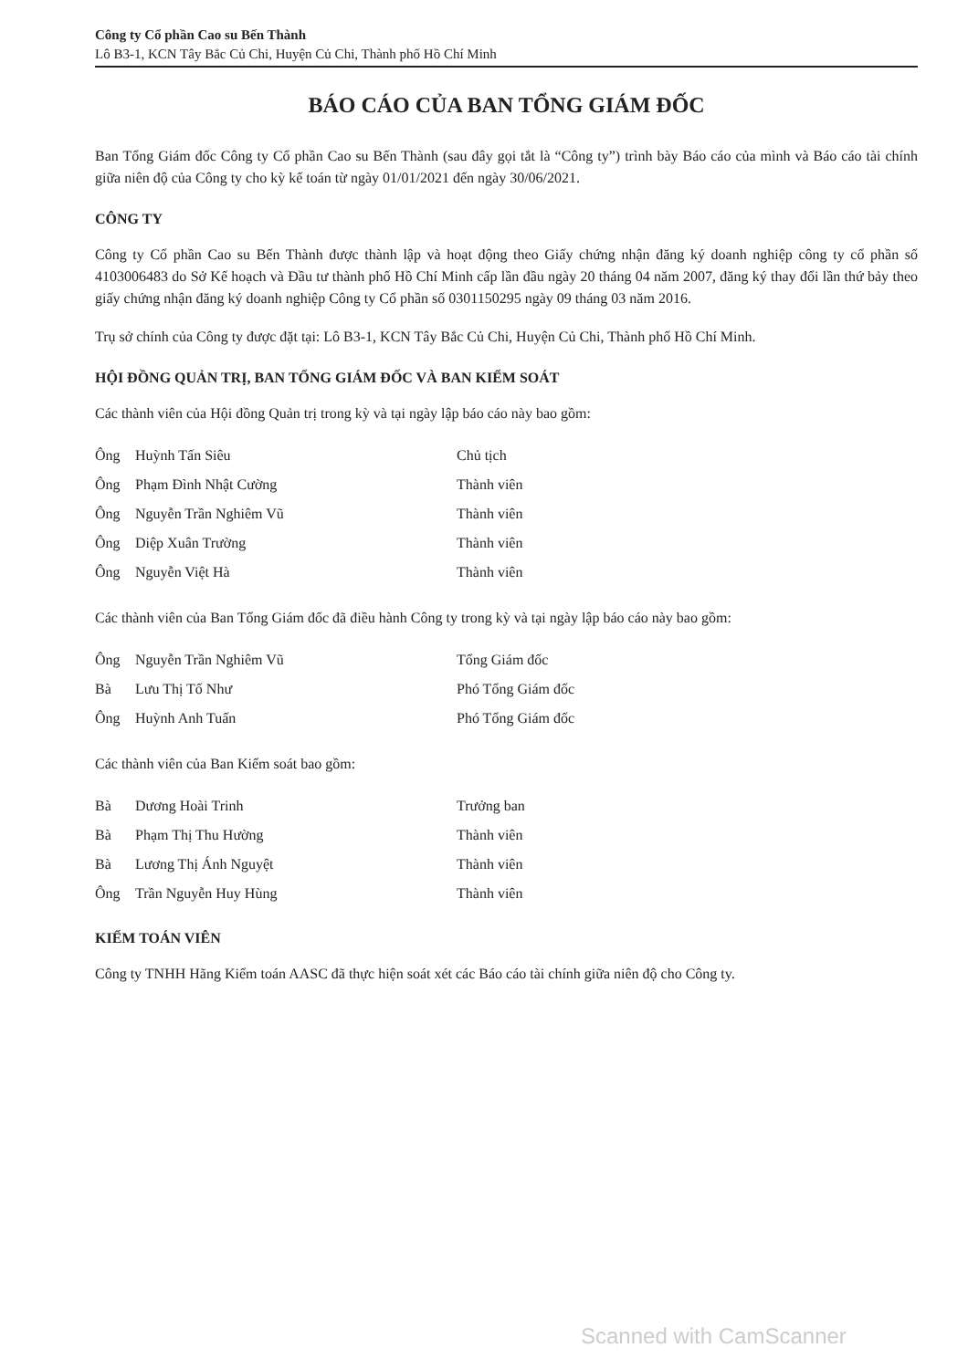Công ty Cổ phần Cao su Bến Thành
Lô B3-1, KCN Tây Bắc Củ Chi, Huyện Củ Chi, Thành phố Hồ Chí Minh
BÁO CÁO CỦA BAN TỔNG GIÁM ĐỐC
Ban Tổng Giám đốc Công ty Cổ phần Cao su Bến Thành (sau đây gọi tắt là “Công ty”) trình bày Báo cáo của mình và Báo cáo tài chính giữa niên độ của Công ty cho kỳ kế toán từ ngày 01/01/2021 đến ngày 30/06/2021.
CÔNG TY
Công ty Cổ phần Cao su Bến Thành được thành lập và hoạt động theo Giấy chứng nhận đăng ký doanh nghiệp công ty cổ phần số 4103006483 do Sở Kế hoạch và Đầu tư thành phố Hồ Chí Minh cấp lần đầu ngày 20 tháng 04 năm 2007, đăng ký thay đổi lần thứ bảy theo giấy chứng nhận đăng ký doanh nghiệp Công ty Cổ phần số 0301150295 ngày 09 tháng 03 năm 2016.
Trụ sở chính của Công ty được đặt tại: Lô B3-1, KCN Tây Bắc Củ Chi, Huyện Củ Chi, Thành phố Hồ Chí Minh.
HỘI ĐỒNG QUẢN TRỊ, BAN TỔNG GIÁM ĐỐC VÀ BAN KIỂM SOÁT
Các thành viên của Hội đồng Quản trị trong kỳ và tại ngày lập báo cáo này bao gồm:
| Ông | Huỳnh Tấn Siêu | Chủ tịch |
| Ông | Phạm Đình Nhật Cường | Thành viên |
| Ông | Nguyễn Trần Nghiêm Vũ | Thành viên |
| Ông | Diệp Xuân Trường | Thành viên |
| Ông | Nguyễn Việt Hà | Thành viên |
Các thành viên của Ban Tổng Giám đốc đã điều hành Công ty trong kỳ và tại ngày lập báo cáo này bao gồm:
| Ông | Nguyễn Trần Nghiêm Vũ | Tổng Giám đốc |
| Bà | Lưu Thị Tố Như | Phó Tổng Giám đốc |
| Ông | Huỳnh Anh Tuấn | Phó Tổng Giám đốc |
Các thành viên của Ban Kiểm soát bao gồm:
| Bà | Dương Hoài Trinh | Trưởng ban |
| Bà | Phạm Thị Thu Hường | Thành viên |
| Bà | Lương Thị Ánh Nguyệt | Thành viên |
| Ông | Trần Nguyễn Huy Hùng | Thành viên |
KIỂM TOÁN VIÊN
Công ty TNHH Hãng Kiểm toán AASC đã thực hiện soát xét các Báo cáo tài chính giữa niên độ cho Công ty.
Scanned with CamScanner